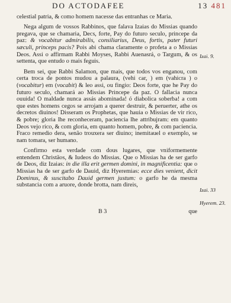DO ACTODAFEE 13 481
celestial patria, & como homem nacesse das entranhas ce Maria.
Nega algum de vossos Rabbinos, que falava Izaias do Missias quando pregava, que se chamaria, Decs, forte, Pay do futuro seculo, princepe da paz: & vocabitur admirabilis, consiliarius, Deus, fortis, pater futuri sæculi, princeps pacis? Pois abi chama claramente o profeta a o Missias Deos. Assi o affirmam Rabbi Moyses, Rabbi Auenasrá, o Targum, & os settenta, que entudo o mais feguis.
Bem sei, que Rabbi Salamon, que mais, que todos vos enganou, com certa troca de pontos mudou a palaura, (vehi car, ) em (vahicra ) o (vocabitur) em (vocabit) & leo assi, ou fingio: Deos forte, que he Pay do futuro seculo, chamará ao Missias Princepe da paz. O fallacia nunca ouuida! O maldade nunca assás abominada! ó diabolica soberba! a com que estes homens cegos se arrojam a querer destruir, & peruerter, athe os decretos diuinos! Disseram os Prophetas, que hauia o Missias de vir rico, & pobre; gloria lhe reconheceram, paciencia lhe attribujram: em quanto Deos vejo rico, & com gloria, em quanto homem, pobre, & com paciencia. Fraco remedio dera, senão trouxera ser diuino; inemitauel o exemplo, se nam tomara, ser humano.
Confirmo esta verdade com dous lugares, que vniformemente entendem Christãos, & Iudeos do Missias. Que o Missias ha de ser garfo de Deos, diz Izaias: in die illa erit germen domini, in magnificentia: que o Missias ha de ser garfo de Dauid, diz Hyeremias: ecce dies venient, dicit Dominus, & suscitabo Dauid germen justum: o garfo he da mesma substancia com a aruore, donde brotta, nam direis,
Izai. 9.
Izai. 33
Hyerem. 23.
B 3 que